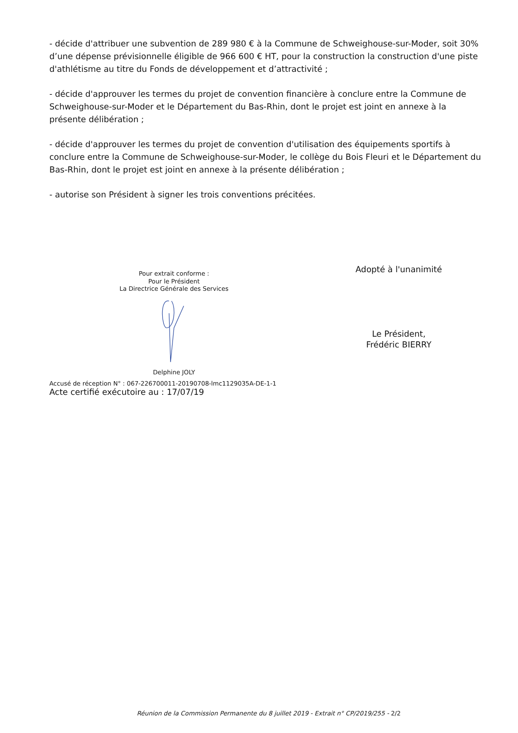- décide d'attribuer une subvention de 289 980 € à la Commune de Schweighouse-sur-Moder, soit 30% d’une dépense prévisionnelle éligible de 966 600 € HT, pour la construction la construction d'une piste d'athlétisme au titre du Fonds de développement et d’attractivité ;
- décide d'approuver les termes du projet de convention financière à conclure entre la Commune de Schweighouse-sur-Moder et le Département du Bas-Rhin, dont le projet est joint en annexe à la présente délibération ;
- décide d'approuver les termes du projet de convention d'utilisation des équipements sportifs à conclure entre la Commune de Schweighouse-sur-Moder, le collège du Bois Fleuri et le Département du Bas-Rhin, dont le projet est joint en annexe à la présente délibération ;
- autorise son Président à signer les trois conventions précitées.
Pour extrait conforme :
Pour le Président
La Directrice Générale des Services
Delphine JOLY
Adopté à l'unanimité
Le Président,
Frédéric BIERRY
Accusé de réception N° : 067-226700011-20190708-lmc1129035A-DE-1-1
Acte certifié exécutoire au : 17/07/19
Réunion de la Commission Permanente du 8 juillet 2019 - Extrait n° CP/2019/255 - 2/2